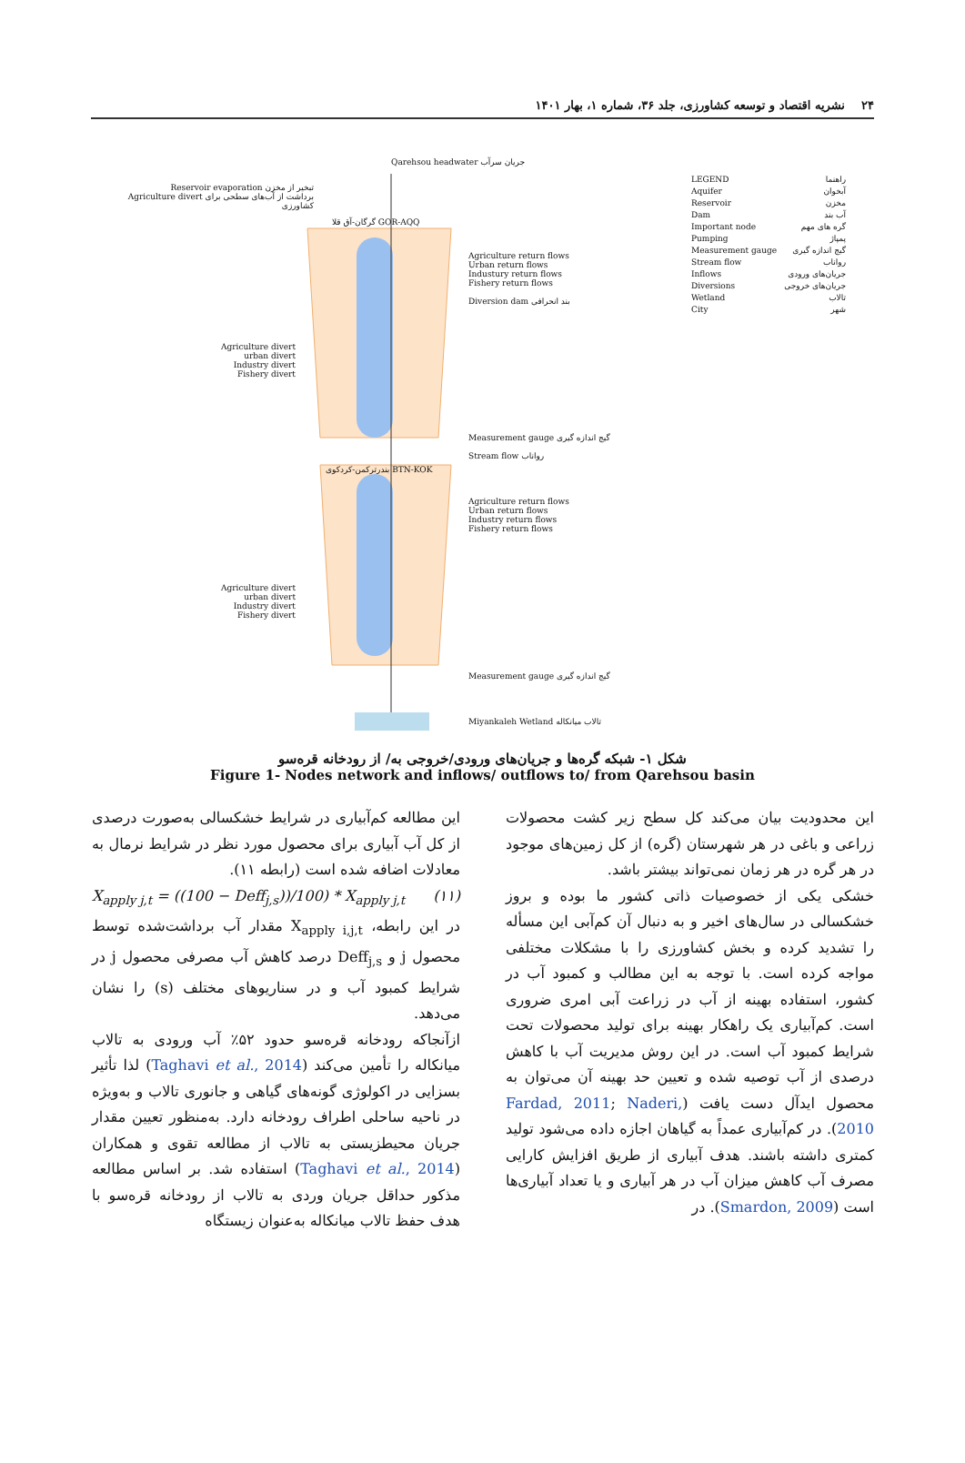۲۴ نشریه اقتصاد و توسعه کشاورزی، جلد ۳۶، شماره ۱، بهار ۱۴۰۱
Qarehsou headwater جریان سرآب
LEGEND راهنما
Aquifer آبخوان
Reservoir مخزن
Dam آب بند
Important node گره های مهم
Pumping پمپاژ
Measurement gauge گیج اندازه گیری
Stream flow رواناب
Inflows جریان‌های ورودی
Diversions جریان‌های خروجی
Wetland تالاب
City شهر
Reservoir evaporation تبخیر از مخزن
Agriculture divert برداشت از آب‌های سطحی برای کشاورزی
گرگان-آق قلا GOR-AQQ
Agriculture return flows
Urban return flows
Industury return flows
Fishery return flows
Diversion dam بند انحرافی
Agriculture divert
urban divert
Industry divert
Fishery divert
Measurement gauge گیج اندازه گیری
Stream flow رواناب
بندرترکمن-کردکوی BTN-KOK
Agriculture return flows
Urban return flows
Industry return flows
Fishery return flows
Agriculture divert
urban divert
Industry divert
Fishery divert
Measurement gauge گیج اندازه گیری
Miyankaleh Wetland تالاب میانکاله
شکل ۱- شبکه گره‌ها و جریان‌های ورودی/خروجی به/ از رودخانه قره‌سو
Figure 1- Nodes network and inflows/ outflows to/ from Qarehsou basin
این محدودیت بیان می‌کند کل سطح زیر کشت محصولات زراعی و باغی در هر شهرستان (گره) از کل زمین‌های موجود در هر گره در هر زمان نمی‌تواند بیشتر باشد.
خشکی یکی از خصوصیات ذاتی کشور ما بوده و بروز خشکسالی در سال‌های اخیر و به دنبال آن کم‌آبی این مسأله را تشدید کرده و بخش کشاورزی را با مشکلات مختلفی مواجه کرده است. با توجه به این مطالب و کمبود آب در کشور، استفاده بهینه از آب در زراعت آبی امری ضروری است. کم‌آبیاری یک راهکار بهینه برای تولید محصولات تحت شرایط کمبود آب است. در این روش مدیریت آب با کاهش درصدی از آب توصیه شده و تعیین حد بهینه آن می‌توان به محصول ایدآل دست یافت (Fardad, 2011; Naderi, 2010). در کم‌آبیاری عمداً به گیاهان اجازه داده می‌شود تولید کمتری داشته باشند. هدف آبیاری از طریق افزایش کارایی مصرف آب کاهش میزان آب در هر آبیاری و یا تعداد آبیاری‌ها است (Smardon, 2009). در
این مطالعه کم‌آبیاری در شرایط خشکسالی به‌صورت درصدی از کل آب آبیاری برای محصول مورد نظر در شرایط نرمال به معادلات اضافه شده است (رابطه ۱۱).
X<sub>apply j,t</sub> = ((100 − Deff<sub>j,s</sub>))/100) * X<sub>apply j,t</sub> (۱۱)
در این رابطه، X<sub>apply i,j,t</sub> مقدار آب برداشت‌شده توسط محصول j و Deff<sub>j,s</sub> درصد کاهش آب مصرفی محصول j در شرایط کمبود آب و در سناریوهای مختلف (s) را نشان می‌دهد.
ازآنجاکه رودخانه قره‌سو حدود ۵۲٪ آب ورودی به تالاب میانکاله را تأمین می‌کند (Taghavi et al., 2014) لذا تأثیر بسزایی در اکولوژی گونه‌های گیاهی و جانوری تالاب و به‌ویژه در ناحیه ساحلی اطراف رودخانه دارد. به‌منظور تعیین مقدار جریان محیطزیستی به تالاب از مطالعه تقوی و همکاران (Taghavi et al., 2014) استفاده شد. بر اساس مطالعه مذکور حداقل جریان وردی به تالاب از رودخانه قره‌سو با هدف حفظ تالاب میانکاله به‌عنوان زیستگاه